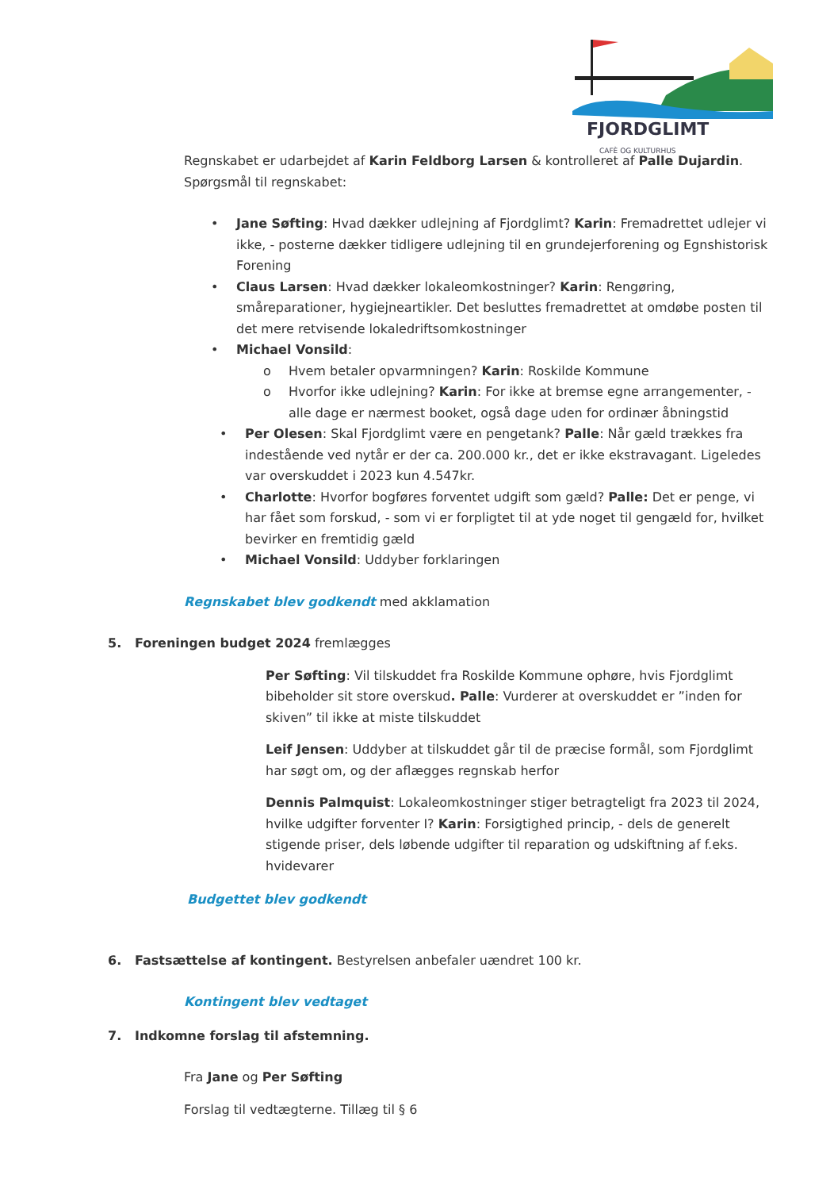FJORDGLIMT
CAFÈ OG KULTURHUS
Regnskabet er udarbejdet af Karin Feldborg Larsen & kontrolleret af Palle Dujardin.
Spørgsmål til regnskabet:
• Jane Søfting: Hvad dækker udlejning af Fjordglimt? Karin: Fremadrettet udlejer vi ikke, - posterne dækker tidligere udlejning til en grundejerforening og Egnshistorisk Forening
• Claus Larsen: Hvad dækker lokaleomkostninger? Karin: Rengøring, småreparationer, hygiejneartikler. Det besluttes fremadrettet at omdøbe posten til det mere retvisende lokaledriftsomkostninger
• Michael Vonsild:
o Hvem betaler opvarmningen? Karin: Roskilde Kommune
o Hvorfor ikke udlejning? Karin: For ikke at bremse egne arrangementer, - alle dage er nærmest booket, også dage uden for ordinær åbningstid
• Per Olesen: Skal Fjordglimt være en pengetank? Palle: Når gæld trækkes fra indestående ved nytår er der ca. 200.000 kr., det er ikke ekstravagant. Ligeledes var overskuddet i 2023 kun 4.547kr.
• Charlotte: Hvorfor bogføres forventet udgift som gæld? Palle: Det er penge, vi har fået som forskud, - som vi er forpligtet til at yde noget til gengæld for, hvilket bevirker en fremtidig gæld
• Michael Vonsild: Uddyber forklaringen
Regnskabet blev godkendt med akklamation
5. Foreningen budget 2024 fremlægges
Per Søfting: Vil tilskuddet fra Roskilde Kommune ophøre, hvis Fjordglimt bibeholder sit store overskud. Palle: Vurderer at overskuddet er ”inden for skiven” til ikke at miste tilskuddet
Leif Jensen: Uddyber at tilskuddet går til de præcise formål, som Fjordglimt har søgt om, og der aflægges regnskab herfor
Dennis Palmquist: Lokaleomkostninger stiger betragteligt fra 2023 til 2024, hvilke udgifter forventer I? Karin: Forsigtighed princip, - dels de generelt stigende priser, dels løbende udgifter til reparation og udskiftning af f.eks. hvidevarer
Budgettet blev godkendt
6. Fastsættelse af kontingent. Bestyrelsen anbefaler uændret 100 kr.
Kontingent blev vedtaget
7. Indkomne forslag til afstemning.
Fra Jane og Per Søfting
Forslag til vedtægterne. Tillæg til § 6